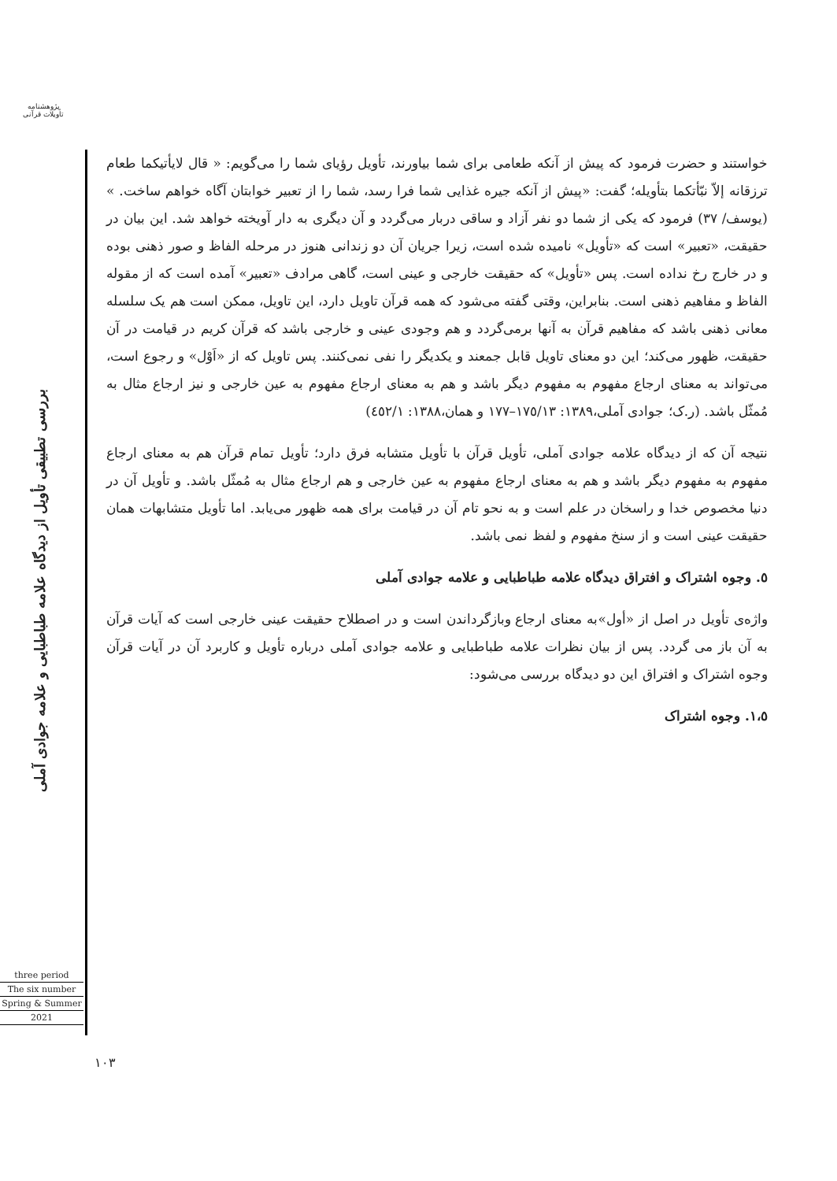پژوهشنامه
تأویلات قرآنی
بررسی تطبیقی تأویل از دیدگاه علامه طباطبایی و علامه جوادی آملی
three period
The six number
Spring & Summer
2021
خواستند و حضرت فرمود که پیش از آنکه طعامی برای شما بیاورند، تأویل رؤیای شما را می‌گویم: « قال لایأتیکما طعام ترزقانه إلاّ نبّأتکما بتأویله؛ گفت: «پیش از آنکه جیره غذایی شما فرا رسد، شما را از تعبیر خوابتان آگاه خواهم ساخت. » (یوسف/ ٣٧) فرمود که یکی از شما دو نفر آزاد و ساقی دربار می‌گردد و آن دیگری به دار آویخته خواهد شد. این بیان در حقیقت، «تعبیر» است که «تأویل» نامیده شده است، زیرا جریان آن دو زندانی هنوز در مرحله الفاظ و صور ذهنی بوده و در خارج رخ نداده است. پس «تأویل» که حقیقت خارجی و عینی است، گاهی مرادف «تعبیر» آمده است که از مقوله الفاظ و مفاهیم ذهنی است. بنابراین، وقتی گفته می‌شود که همه قرآن تاویل دارد، این تاویل، ممکن است هم یک سلسله معانی ذهنی باشد که مفاهیم قرآن به آنها برمی‌گردد و هم وجودی عینی و خارجی باشد که قرآن کریم در قیامت در آن حقیقت، ظهور می‌کند؛ این دو معنای تاویل قابل جمعند و یکدیگر را نفی نمی‌کنند. پس تاویل که از «اَوْل» و رجوع است، می‌تواند به معنای ارجاع مفهوم به مفهوم دیگر باشد و هم به معنای ارجاع مفهوم به عین خارجی و نیز ارجاع مثال به مُمثّل باشد. (ر.ک؛ جوادی آملی،١٣٨٩: ١٧٥/١٣–١٧٧ و همان،١٣٨٨: ٤٥٢/١)
نتیجه آن که از دیدگاه علامه جوادی آملی، تأویل قرآن با تأویل متشابه فرق دارد؛ تأویل تمام قرآن هم به معنای ارجاع مفهوم به مفهوم دیگر باشد و هم به معنای ارجاع مفهوم به عین خارجی و هم ارجاع مثال به مُمثّل باشد. و تأویل آن در دنیا مخصوص خدا و راسخان در علم است و به نحو تام آن در قیامت برای همه ظهور می‌یابد. اما تأویل متشابهات همان حقیقت عینی است و از سنخ مفهوم و لفظ نمی باشد.
٥. وجوه اشتراک و افتراق دیدگاه علامه طباطبایی و علامه جوادی آملی
واژه‌ی تأویل در اصل از «أول»به معنای ارجاع وبازگرداندن است و در اصطلاح حقیقت عینی خارجی است که آیات قرآن به آن باز می گردد. پس از بیان نظرات علامه طباطبایی و علامه جوادی آملی درباره تأویل و کاربرد آن در آیات قرآن وجوه اشتراک و افتراق این دو دیدگاه بررسی می‌شود:
١،٥. وجوه اشتراک
١٠٣